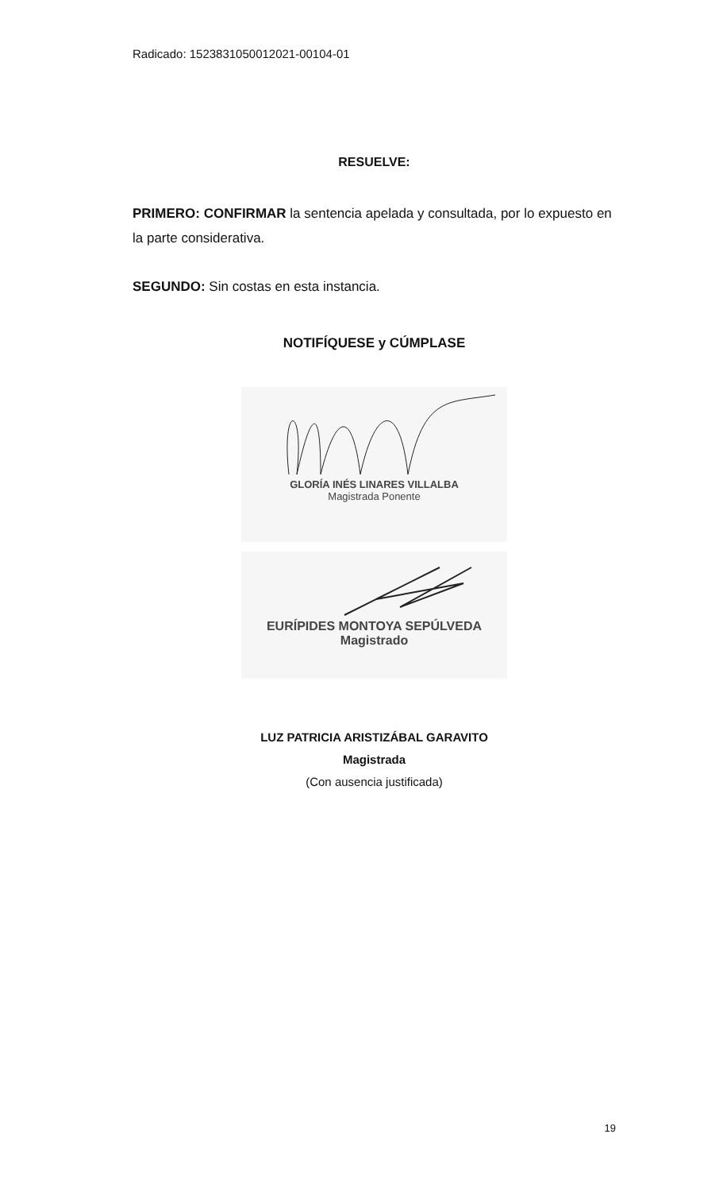Radicado: 1523831050012021-00104-01
RESUELVE:
PRIMERO: CONFIRMAR la sentencia apelada y consultada, por lo expuesto en la parte considerativa.
SEGUNDO: Sin costas en esta instancia.
NOTIFÍQUESE y CÚMPLASE
GLORÍA INÉS LINARES VILLALBA
Magistrada Ponente
EURÍPIDES MONTOYA SEPÚLVEDA
Magistrado
LUZ PATRICIA ARISTIZÁBAL GARAVITO
Magistrada
(Con ausencia justificada)
19